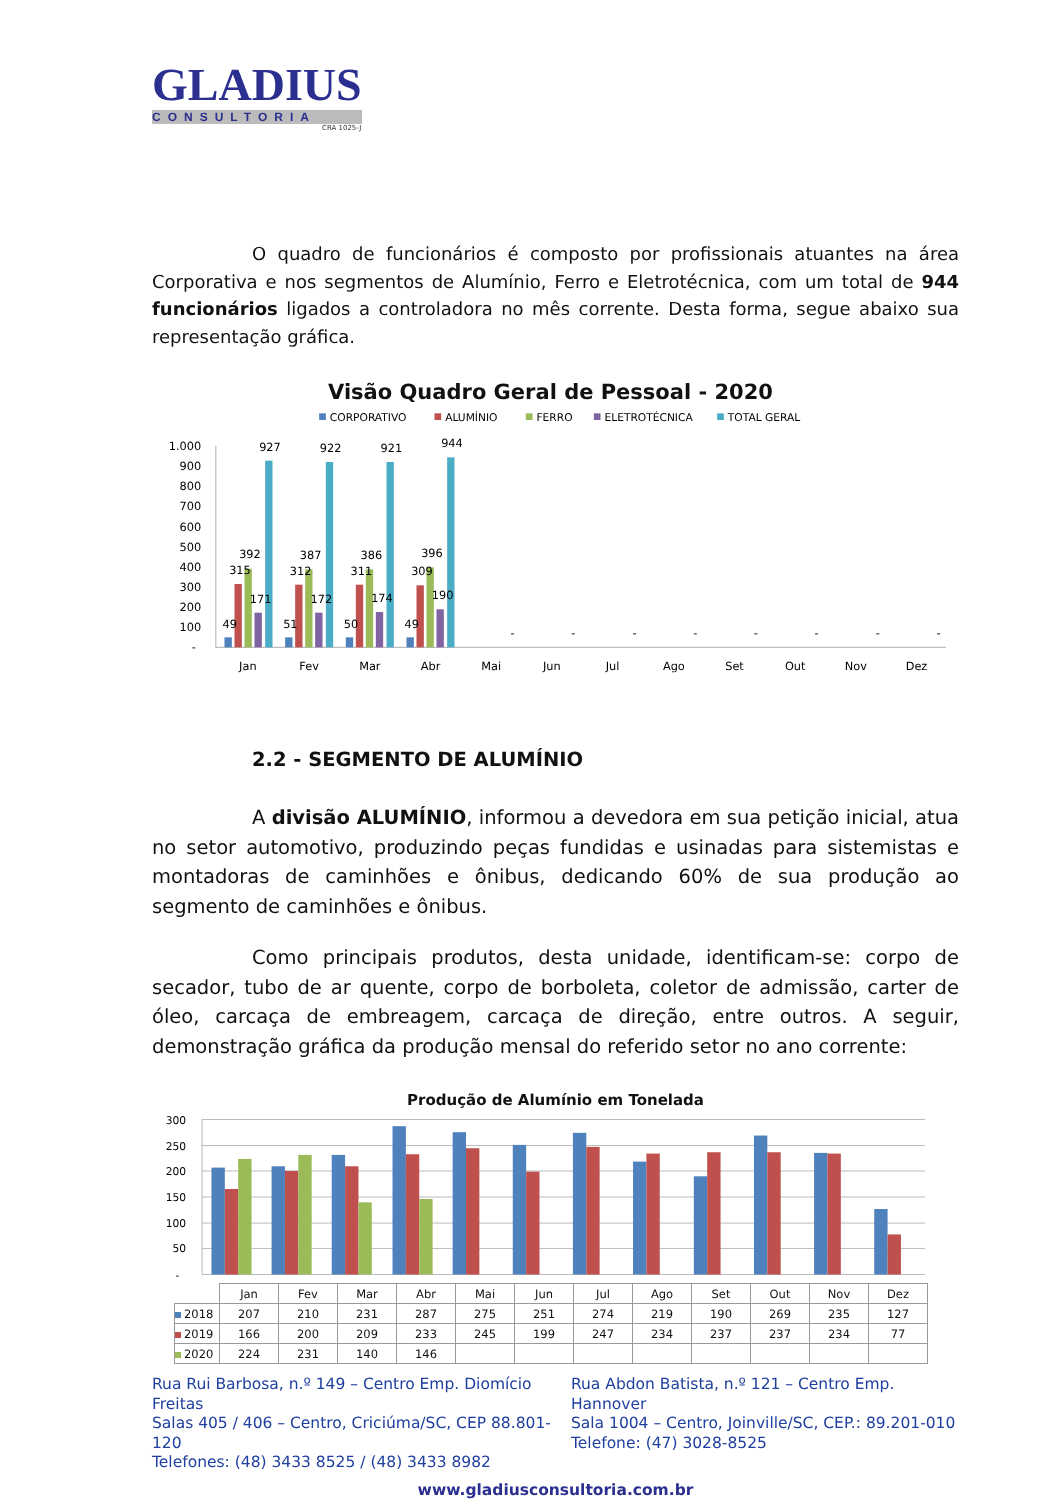GLADIUS
CONSULTORIA
CRA 1025-J
O quadro de funcionários é composto por profissionais atuantes na área Corporativa e nos segmentos de Alumínio, Ferro e Eletrotécnica, com um total de 944 funcionários ligados a controladora no mês corrente. Desta forma, segue abaixo sua representação gráfica.
Visão Quadro Geral de Pessoal - 2020
CORPORATIVO
ALUMÍNIO
FERRO
ELETROTÉCNICA
TOTAL GERAL
1.000
900
800
700
600
500
400
300
200
100
-
49
315
392
171
927
51
312
387
172
922
50
311
386
174
921
49
309
396
190
944
-
-
-
-
-
-
-
-
Jan
Fev
Mar
Abr
Mai
Jun
Jul
Ago
Set
Out
Nov
Dez
2.2 - SEGMENTO DE ALUMÍNIO
A divisão ALUMÍNIO, informou a devedora em sua petição inicial, atua no setor automotivo, produzindo peças fundidas e usinadas para sistemistas e montadoras de caminhões e ônibus, dedicando 60% de sua produção ao segmento de caminhões e ônibus.
Como principais produtos, desta unidade, identificam-se: corpo de secador, tubo de ar quente, corpo de borboleta, coletor de admissão, carter de óleo, carcaça de embreagem, carcaça de direção, entre outros. A seguir, demonstração gráfica da produção mensal do referido setor no ano corrente:
Produção de Alumínio em Tonelada
300
250
200
150
100
50
-
| | Jan | Fev | Mar | Abr | Mai | Jun | Jul | Ago | Set | Out | Nov | Dez |
| --- | --- | --- | --- | --- | --- | --- | --- | --- | --- | --- | --- | --- |
| 2018 | 207 | 210 | 231 | 287 | 275 | 251 | 274 | 219 | 190 | 269 | 235 | 127 |
| 2019 | 166 | 200 | 209 | 233 | 245 | 199 | 247 | 234 | 237 | 237 | 234 | 77 |
| 2020 | 224 | 231 | 140 | 146 | | | | | | | | |
Rua Rui Barbosa, n.º 149 – Centro Emp. Diomício Freitas
Salas 405 / 406 – Centro, Criciúma/SC, CEP 88.801-120
Telefones: (48) 3433 8525 / (48) 3433 8982
Rua Abdon Batista, n.º 121 – Centro Emp. Hannover
Sala 1004 – Centro, Joinville/SC, CEP.: 89.201-010
Telefone: (47) 3028-8525
www.gladiusconsultoria.com.br